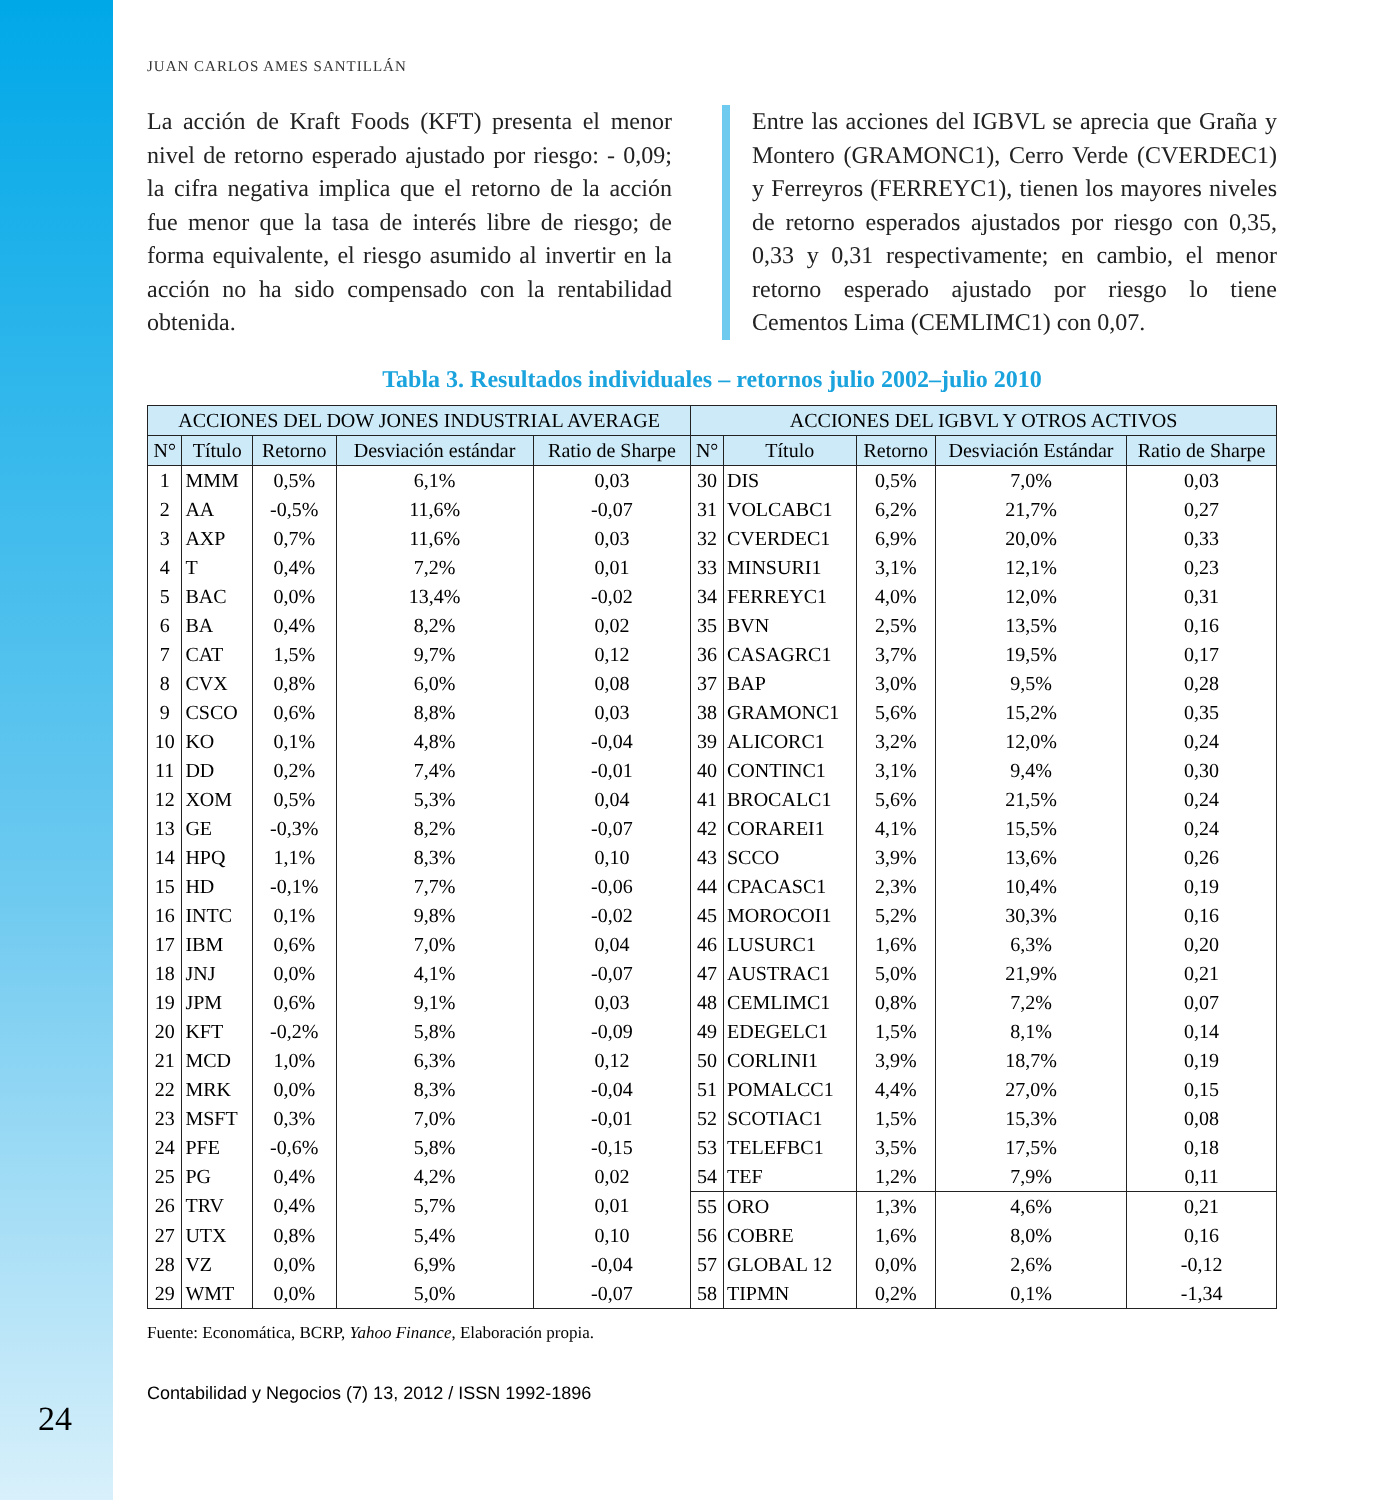24
JUAN CARLOS AMES SANTILLÁN
La acción de Kraft Foods (KFT) presenta el menor nivel de retorno esperado ajustado por riesgo: - 0,09; la cifra negativa implica que el retorno de la acción fue menor que la tasa de interés libre de riesgo; de forma equivalente, el riesgo asumido al invertir en la acción no ha sido compensado con la rentabilidad obtenida.
Entre las acciones del IGBVL se aprecia que Graña y Montero (GRAMONC1), Cerro Verde (CVERDEC1) y Ferreyros (FERREYC1), tienen los mayores niveles de retorno esperados ajustados por riesgo con 0,35, 0,33 y 0,31 respectivamente; en cambio, el menor retorno esperado ajustado por riesgo lo tiene Cementos Lima (CEMLIMC1) con 0,07.
Tabla 3. Resultados individuales – retornos julio 2002–julio 2010
| ACCIONES DEL DOW JONES INDUSTRIAL AVERAGE | | | | | ACCIONES DEL IGBVL Y OTROS ACTIVOS | | | | |
| --- | --- | --- | --- | --- | --- | --- | --- | --- | --- |
| N° | Título | Retorno | Desviación estándar | Ratio de Sharpe | N° | Título | Retorno | Desviación Estándar | Ratio de Sharpe |
| 1 | MMM | 0,5% | 6,1% | 0,03 | 30 | DIS | 0,5% | 7,0% | 0,03 |
| 2 | AA | -0,5% | 11,6% | -0,07 | 31 | VOLCABC1 | 6,2% | 21,7% | 0,27 |
| 3 | AXP | 0,7% | 11,6% | 0,03 | 32 | CVERDEC1 | 6,9% | 20,0% | 0,33 |
| 4 | T | 0,4% | 7,2% | 0,01 | 33 | MINSURI1 | 3,1% | 12,1% | 0,23 |
| 5 | BAC | 0,0% | 13,4% | -0,02 | 34 | FERREYC1 | 4,0% | 12,0% | 0,31 |
| 6 | BA | 0,4% | 8,2% | 0,02 | 35 | BVN | 2,5% | 13,5% | 0,16 |
| 7 | CAT | 1,5% | 9,7% | 0,12 | 36 | CASAGRC1 | 3,7% | 19,5% | 0,17 |
| 8 | CVX | 0,8% | 6,0% | 0,08 | 37 | BAP | 3,0% | 9,5% | 0,28 |
| 9 | CSCO | 0,6% | 8,8% | 0,03 | 38 | GRAMONC1 | 5,6% | 15,2% | 0,35 |
| 10 | KO | 0,1% | 4,8% | -0,04 | 39 | ALICORC1 | 3,2% | 12,0% | 0,24 |
| 11 | DD | 0,2% | 7,4% | -0,01 | 40 | CONTINC1 | 3,1% | 9,4% | 0,30 |
| 12 | XOM | 0,5% | 5,3% | 0,04 | 41 | BROCALC1 | 5,6% | 21,5% | 0,24 |
| 13 | GE | -0,3% | 8,2% | -0,07 | 42 | CORAREI1 | 4,1% | 15,5% | 0,24 |
| 14 | HPQ | 1,1% | 8,3% | 0,10 | 43 | SCCO | 3,9% | 13,6% | 0,26 |
| 15 | HD | -0,1% | 7,7% | -0,06 | 44 | CPACASC1 | 2,3% | 10,4% | 0,19 |
| 16 | INTC | 0,1% | 9,8% | -0,02 | 45 | MOROCOI1 | 5,2% | 30,3% | 0,16 |
| 17 | IBM | 0,6% | 7,0% | 0,04 | 46 | LUSURC1 | 1,6% | 6,3% | 0,20 |
| 18 | JNJ | 0,0% | 4,1% | -0,07 | 47 | AUSTRAC1 | 5,0% | 21,9% | 0,21 |
| 19 | JPM | 0,6% | 9,1% | 0,03 | 48 | CEMLIMC1 | 0,8% | 7,2% | 0,07 |
| 20 | KFT | -0,2% | 5,8% | -0,09 | 49 | EDEGELC1 | 1,5% | 8,1% | 0,14 |
| 21 | MCD | 1,0% | 6,3% | 0,12 | 50 | CORLINI1 | 3,9% | 18,7% | 0,19 |
| 22 | MRK | 0,0% | 8,3% | -0,04 | 51 | POMALCC1 | 4,4% | 27,0% | 0,15 |
| 23 | MSFT | 0,3% | 7,0% | -0,01 | 52 | SCOTIAC1 | 1,5% | 15,3% | 0,08 |
| 24 | PFE | -0,6% | 5,8% | -0,15 | 53 | TELEFBC1 | 3,5% | 17,5% | 0,18 |
| 25 | PG | 0,4% | 4,2% | 0,02 | 54 | TEF | 1,2% | 7,9% | 0,11 |
| 26 | TRV | 0,4% | 5,7% | 0,01 | 55 | ORO | 1,3% | 4,6% | 0,21 |
| 27 | UTX | 0,8% | 5,4% | 0,10 | 56 | COBRE | 1,6% | 8,0% | 0,16 |
| 28 | VZ | 0,0% | 6,9% | -0,04 | 57 | GLOBAL 12 | 0,0% | 2,6% | -0,12 |
| 29 | WMT | 0,0% | 5,0% | -0,07 | 58 | TIPMN | 0,2% | 0,1% | -1,34 |
Fuente: Economática, BCRP, Yahoo Finance, Elaboración propia.
Contabilidad y Negocios (7) 13, 2012 / ISSN 1992-1896